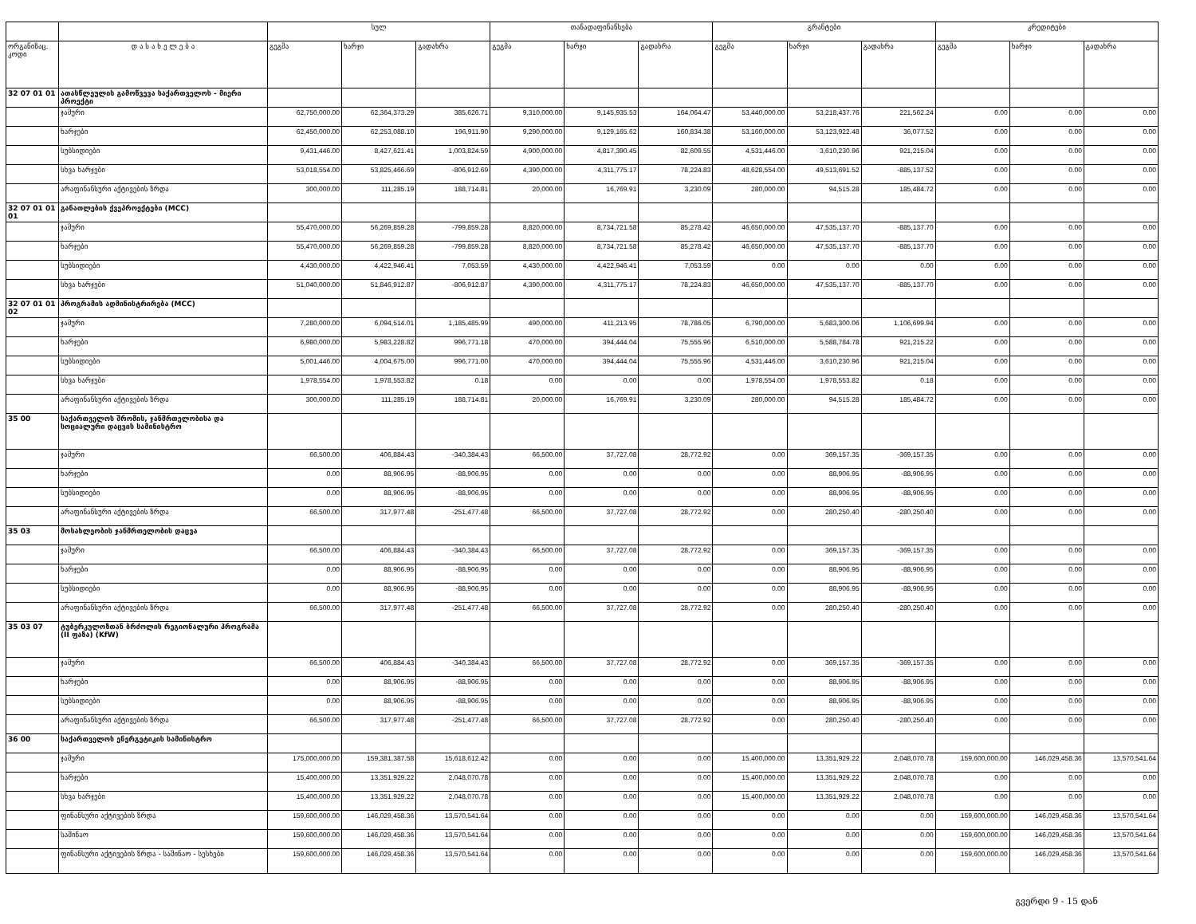| | | სულ | | | თანადაფინანსება | | | გრანტები | | | კრედიტები | | |
| --- | --- | --- | --- | --- | --- | --- | --- | --- | --- | --- | --- | --- | --- |
| ორგანიზაც. კოდი | დ ა ს ა ხ ე ლ ე ბ ა | გეგმა | ხარჯი | გადახრა | გეგმა | ხარჯი | გადახრა | გეგმა | ხარჯი | გადახრა | გეგმა | ხარჯი | გადახრა |
| 32 07 01 01 | ათასწლეულის გამოწვევა საქართველოს - მიერი პროექტი | | | | | | | | | | | | |
| | ჯამური | 62,750,000.00 | 62,364,373.29 | 385,626.71 | 9,310,000.00 | 9,145,935.53 | 164,064.47 | 53,440,000.00 | 53,218,437.76 | 221,562.24 | 0.00 | 0.00 | 0.00 |
| | ხარჯები | 62,450,000.00 | 62,253,088.10 | 196,911.90 | 9,290,000.00 | 9,129,165.62 | 160,834.38 | 53,160,000.00 | 53,123,922.48 | 36,077.52 | 0.00 | 0.00 | 0.00 |
| | სუბსიდიები | 9,431,446.00 | 8,427,621.41 | 1,003,824.59 | 4,900,000.00 | 4,817,390.45 | 82,609.55 | 4,531,446.00 | 3,610,230.96 | 921,215.04 | 0.00 | 0.00 | 0.00 |
| | სხვა ხარჯები | 53,018,554.00 | 53,825,466.69 | -806,912.69 | 4,390,000.00 | 4,311,775.17 | 78,224.83 | 48,628,554.00 | 49,513,691.52 | -885,137.52 | 0.00 | 0.00 | 0.00 |
| | არაფინანსური აქტივების ზრდა | 300,000.00 | 111,285.19 | 188,714.81 | 20,000.00 | 16,769.91 | 3,230.09 | 280,000.00 | 94,515.28 | 185,484.72 | 0.00 | 0.00 | 0.00 |
| 32 07 01 01 01 | განათლების ქვეპროექტები (MCC) | | | | | | | | | | | | |
| | ჯამური | 55,470,000.00 | 56,269,859.28 | -799,859.28 | 8,820,000.00 | 8,734,721.58 | 85,278.42 | 46,650,000.00 | 47,535,137.70 | -885,137.70 | 0.00 | 0.00 | 0.00 |
| | ხარჯები | 55,470,000.00 | 56,269,859.28 | -799,859.28 | 8,820,000.00 | 8,734,721.58 | 85,278.42 | 46,650,000.00 | 47,535,137.70 | -885,137.70 | 0.00 | 0.00 | 0.00 |
| | სუბსიდიები | 4,430,000.00 | 4,422,946.41 | 7,053.59 | 4,430,000.00 | 4,422,946.41 | 7,053.59 | 0.00 | 0.00 | 0.00 | 0.00 | 0.00 | 0.00 |
| | სხვა ხარჯები | 51,040,000.00 | 51,846,912.87 | -806,912.87 | 4,390,000.00 | 4,311,775.17 | 78,224.83 | 46,650,000.00 | 47,535,137.70 | -885,137.70 | 0.00 | 0.00 | 0.00 |
| 32 07 01 01 02 | პროგრამის ადმინისტრირება (MCC) | | | | | | | | | | | | |
| | ჯამური | 7,280,000.00 | 6,094,514.01 | 1,185,485.99 | 490,000.00 | 411,213.95 | 78,786.05 | 6,790,000.00 | 5,683,300.06 | 1,106,699.94 | 0.00 | 0.00 | 0.00 |
| | ხარჯები | 6,980,000.00 | 5,983,228.82 | 996,771.18 | 470,000.00 | 394,444.04 | 75,555.96 | 6,510,000.00 | 5,588,784.78 | 921,215.22 | 0.00 | 0.00 | 0.00 |
| | სუბსიდიები | 5,001,446.00 | 4,004,675.00 | 996,771.00 | 470,000.00 | 394,444.04 | 75,555.96 | 4,531,446.00 | 3,610,230.96 | 921,215.04 | 0.00 | 0.00 | 0.00 |
| | სხვა ხარჯები | 1,978,554.00 | 1,978,553.82 | 0.18 | 0.00 | 0.00 | 0.00 | 1,978,554.00 | 1,978,553.82 | 0.18 | 0.00 | 0.00 | 0.00 |
| | არაფინანსური აქტივების ზრდა | 300,000.00 | 111,285.19 | 188,714.81 | 20,000.00 | 16,769.91 | 3,230.09 | 280,000.00 | 94,515.28 | 185,484.72 | 0.00 | 0.00 | 0.00 |
| 35 00 | საქართველოს შრომის, ჯანმრთელობისა და სოციალური დაცვის სამინისტრო | | | | | | | | | | | | |
| | ჯამური | 66,500.00 | 406,884.43 | -340,384.43 | 66,500.00 | 37,727.08 | 28,772.92 | 0.00 | 369,157.35 | -369,157.35 | 0.00 | 0.00 | 0.00 |
| | ხარჯები | 0.00 | 88,906.95 | -88,906.95 | 0.00 | 0.00 | 0.00 | 0.00 | 88,906.95 | -88,906.95 | 0.00 | 0.00 | 0.00 |
| | სუბსიდიები | 0.00 | 88,906.95 | -88,906.95 | 0.00 | 0.00 | 0.00 | 0.00 | 88,906.95 | -88,906.95 | 0.00 | 0.00 | 0.00 |
| | არაფინანსური აქტივების ზრდა | 66,500.00 | 317,977.48 | -251,477.48 | 66,500.00 | 37,727.08 | 28,772.92 | 0.00 | 280,250.40 | -280,250.40 | 0.00 | 0.00 | 0.00 |
| 35 03 | მოსახლეობის ჯანმრთელობის დაცვა | | | | | | | | | | | | |
| | ჯამური | 66,500.00 | 406,884.43 | -340,384.43 | 66,500.00 | 37,727.08 | 28,772.92 | 0.00 | 369,157.35 | -369,157.35 | 0.00 | 0.00 | 0.00 |
| | ხარჯები | 0.00 | 88,906.95 | -88,906.95 | 0.00 | 0.00 | 0.00 | 0.00 | 88,906.95 | -88,906.95 | 0.00 | 0.00 | 0.00 |
| | სუბსიდიები | 0.00 | 88,906.95 | -88,906.95 | 0.00 | 0.00 | 0.00 | 0.00 | 88,906.95 | -88,906.95 | 0.00 | 0.00 | 0.00 |
| | არაფინანსური აქტივების ზრდა | 66,500.00 | 317,977.48 | -251,477.48 | 66,500.00 | 37,727.08 | 28,772.92 | 0.00 | 280,250.40 | -280,250.40 | 0.00 | 0.00 | 0.00 |
| 35 03 07 | ტუბერკულოზთან ბრძოლის რეგიონალური პროგრამა (II ფაზა) (KfW) | | | | | | | | | | | | |
| | ჯამური | 66,500.00 | 406,884.43 | -340,384.43 | 66,500.00 | 37,727.08 | 28,772.92 | 0.00 | 369,157.35 | -369,157.35 | 0.00 | 0.00 | 0.00 |
| | ხარჯები | 0.00 | 88,906.95 | -88,906.95 | 0.00 | 0.00 | 0.00 | 0.00 | 88,906.95 | -88,906.95 | 0.00 | 0.00 | 0.00 |
| | სუბსიდიები | 0.00 | 88,906.95 | -88,906.95 | 0.00 | 0.00 | 0.00 | 0.00 | 88,906.95 | -88,906.95 | 0.00 | 0.00 | 0.00 |
| | არაფინანსური აქტივების ზრდა | 66,500.00 | 317,977.48 | -251,477.48 | 66,500.00 | 37,727.08 | 28,772.92 | 0.00 | 280,250.40 | -280,250.40 | 0.00 | 0.00 | 0.00 |
| 36 00 | საქართველოს ენერგეტიკის სამინისტრო | | | | | | | | | | | | |
| | ჯამური | 175,000,000.00 | 159,381,387.58 | 15,618,612.42 | 0.00 | 0.00 | 0.00 | 15,400,000.00 | 13,351,929.22 | 2,048,070.78 | 159,600,000.00 | 146,029,458.36 | 13,570,541.64 |
| | ხარჯები | 15,400,000.00 | 13,351,929.22 | 2,048,070.78 | 0.00 | 0.00 | 0.00 | 15,400,000.00 | 13,351,929.22 | 2,048,070.78 | 0.00 | 0.00 | 0.00 |
| | სხვა ხარჯები | 15,400,000.00 | 13,351,929.22 | 2,048,070.78 | 0.00 | 0.00 | 0.00 | 15,400,000.00 | 13,351,929.22 | 2,048,070.78 | 0.00 | 0.00 | 0.00 |
| | ფინანსური აქტივების ზრდა | 159,600,000.00 | 146,029,458.36 | 13,570,541.64 | 0.00 | 0.00 | 0.00 | 0.00 | 0.00 | 0.00 | 159,600,000.00 | 146,029,458.36 | 13,570,541.64 |
| | საშინაო | 159,600,000.00 | 146,029,458.36 | 13,570,541.64 | 0.00 | 0.00 | 0.00 | 0.00 | 0.00 | 0.00 | 159,600,000.00 | 146,029,458.36 | 13,570,541.64 |
| | ფინანსური აქტივების ზრდა - საშინაო - სესხები | 159,600,000.00 | 146,029,458.36 | 13,570,541.64 | 0.00 | 0.00 | 0.00 | 0.00 | 0.00 | 0.00 | 159,600,000.00 | 146,029,458.36 | 13,570,541.64 |
გვერდი 9 - 15 დან